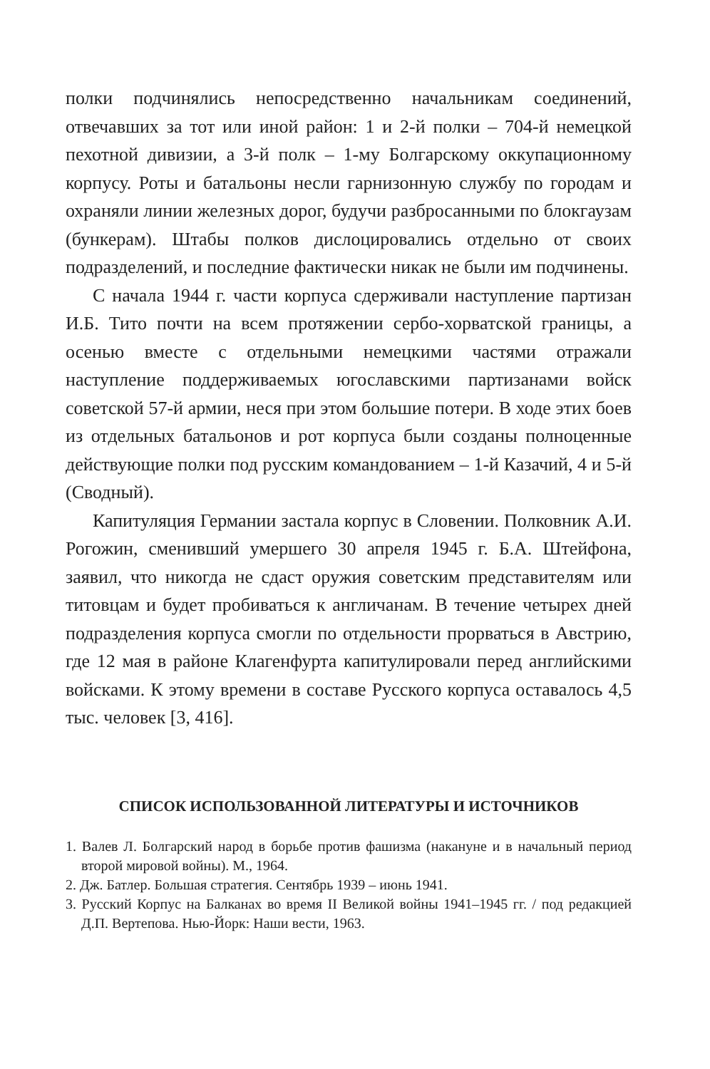полки подчинялись непосредственно начальникам соединений, отвечавших за тот или иной район: 1 и 2-й полки – 704-й немецкой пехотной дивизии, а 3-й полк – 1-му Болгарскому оккупационному корпусу. Роты и батальоны несли гарнизонную службу по городам и охраняли линии железных дорог, будучи разбросанными по блокгаузам (бункерам). Штабы полков дислоцировались отдельно от своих подразделений, и последние фактически никак не были им подчинены.
С начала 1944 г. части корпуса сдерживали наступление партизан И.Б. Тито почти на всем протяжении сербо-хорватской границы, а осенью вместе с отдельными немецкими частями отражали наступление поддерживаемых югославскими партизанами войск советской 57-й армии, неся при этом большие потери. В ходе этих боев из отдельных батальонов и рот корпуса были созданы полноценные действующие полки под русским командованием – 1-й Казачий, 4 и 5-й (Сводный).
Капитуляция Германии застала корпус в Словении. Полковник А.И. Рогожин, сменивший умершего 30 апреля 1945 г. Б.А. Штейфона, заявил, что никогда не сдаст оружия советским представителям или титовцам и будет пробиваться к англичанам. В течение четырех дней подразделения корпуса смогли по отдельности прорваться в Австрию, где 12 мая в районе Клагенфурта капитулировали перед английскими войсками. К этому времени в составе Русского корпуса оставалось 4,5 тыс. человек [3, 416].
СПИСОК ИСПОЛЬЗОВАННОЙ ЛИТЕРАТУРЫ И ИСТОЧНИКОВ
1. Валев Л. Болгарский народ в борьбе против фашизма (накануне и в начальный период второй мировой войны). М., 1964.
2. Дж. Батлер. Большая стратегия. Сентябрь 1939 – июнь 1941.
3. Русский Корпус на Балканах во время II Великой войны 1941–1945 гг. / под редакцией Д.П. Вертепова. Нью-Йорк: Наши вести, 1963.